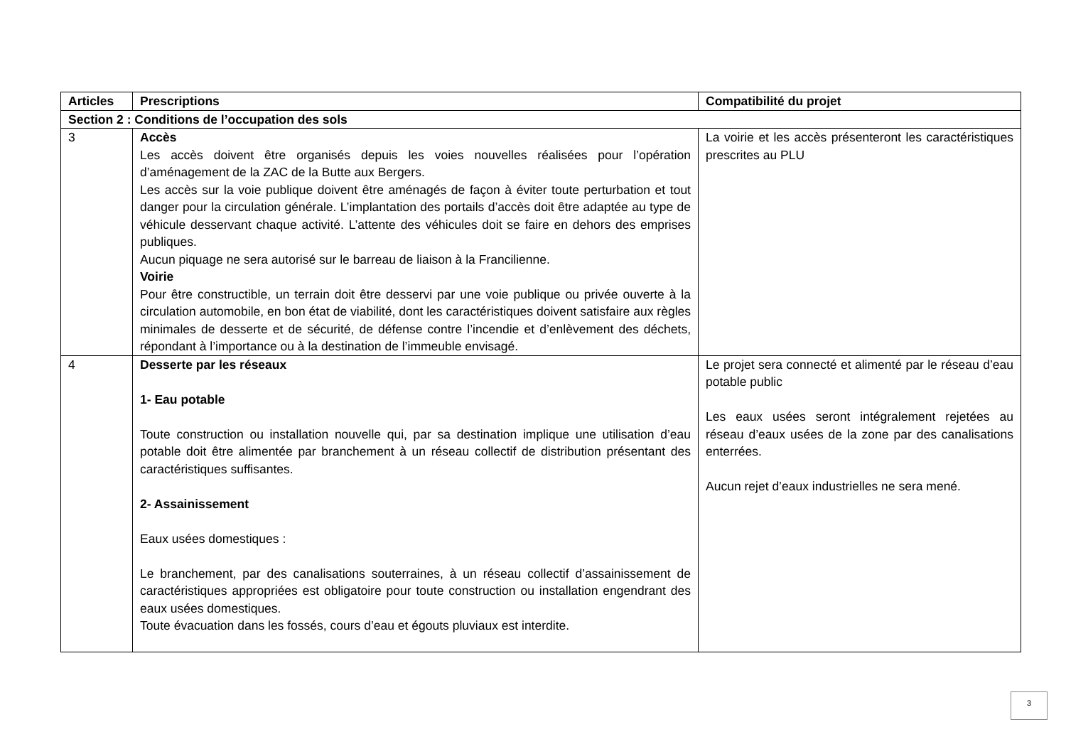| Articles | Prescriptions | Compatibilité du projet |
| --- | --- | --- |
| Section 2 : Conditions de l’occupation des sols | | |
| 3 | Accès Les accès doivent être organisés depuis les voies nouvelles réalisées pour l’opération d’aménagement de la ZAC de la Butte aux Bergers. Les accès sur la voie publique doivent être aménagés de façon à éviter toute perturbation et tout danger pour la circulation générale. L’implantation des portails d’accès doit être adaptée au type de véhicule desservant chaque activité. L’attente des véhicules doit se faire en dehors des emprises publiques. Aucun piquage ne sera autorisé sur le barreau de liaison à la Francilienne. Voirie Pour être constructible, un terrain doit être desservi par une voie publique ou privée ouverte à la circulation automobile, en bon état de viabilité, dont les caractéristiques doivent satisfaire aux règles minimales de desserte et de sécurité, de défense contre l’incendie et d’enlèvement des déchets, répondant à l’importance ou à la destination de l’immeuble envisagé. | La voirie et les accès présenteront les caractéristiques prescrites au PLU |
| 4 | Desserte par les réseaux 1- Eau potable Toute construction ou installation nouvelle qui, par sa destination implique une utilisation d’eau potable doit être alimentée par branchement à un réseau collectif de distribution présentant des caractéristiques suffisantes. 2- Assainissement Eaux usées domestiques : Le branchement, par des canalisations souterraines, à un réseau collectif d’assainissement de caractéristiques appropriées est obligatoire pour toute construction ou installation engendrant des eaux usées domestiques. Toute évacuation dans les fossés, cours d’eau et égouts pluviaux est interdite. | Le projet sera connecté et alimenté par le réseau d’eau potable public Les eaux usées seront intégralement rejetées au réseau d’eaux usées de la zone par des canalisations enterrées. Aucun rejet d’eaux industrielles ne sera mené. |
3